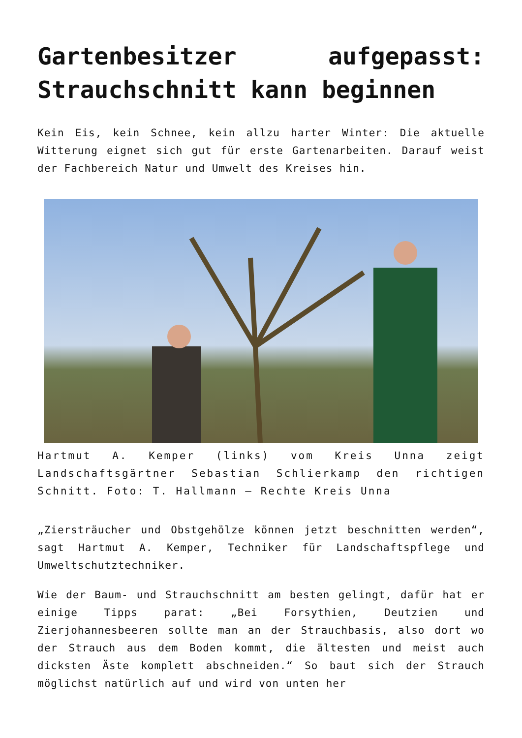Gartenbesitzer aufgepasst: Strauchschnitt kann beginnen
Kein Eis, kein Schnee, kein allzu harter Winter: Die aktuelle Witterung eignet sich gut für erste Gartenarbeiten. Darauf weist der Fachbereich Natur und Umwelt des Kreises hin.
Hartmut A. Kemper (links) vom Kreis Unna zeigt Landschaftsgärtner Sebastian Schlierkamp den richtigen Schnitt. Foto: T. Hallmann – Rechte Kreis Unna
„Ziersträucher und Obstgehölze können jetzt beschnitten werden“, sagt Hartmut A. Kemper, Techniker für Landschaftspflege und Umweltschutztechniker.
Wie der Baum- und Strauchschnitt am besten gelingt, dafür hat er einige Tipps parat: „Bei Forsythien, Deutzien und Zierjohannesbeeren sollte man an der Strauchbasis, also dort wo der Strauch aus dem Boden kommt, die ältesten und meist auch dicksten Äste komplett abschneiden.“ So baut sich der Strauch möglichst natürlich auf und wird von unten her